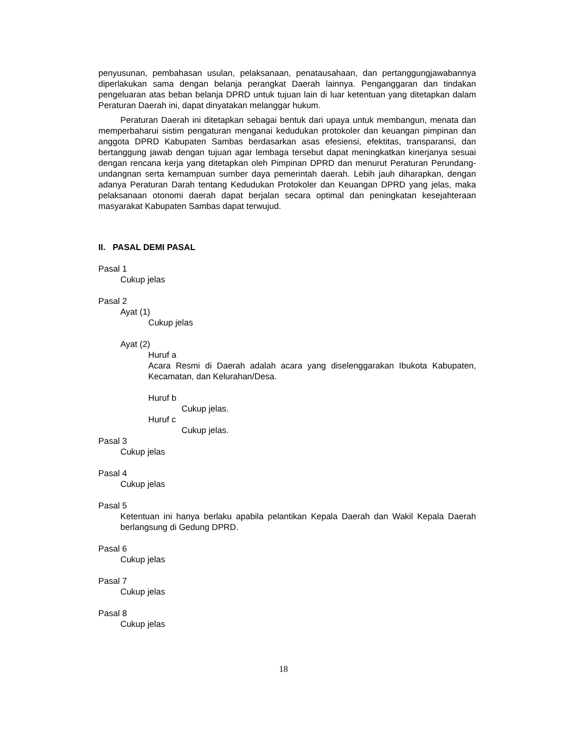penyusunan, pembahasan usulan, pelaksanaan, penatausahaan, dan pertanggungjawabannya diperlakukan sama dengan belanja perangkat Daerah lainnya. Penganggaran dan tindakan pengeluaran atas beban belanja DPRD untuk tujuan lain di luar ketentuan yang ditetapkan dalam Peraturan Daerah ini, dapat dinyatakan melanggar hukum.
Peraturan Daerah ini ditetapkan sebagai bentuk dari upaya untuk membangun, menata dan memperbaharui sistim pengaturan menganai kedudukan protokoler dan keuangan pimpinan dan anggota DPRD Kabupaten Sambas berdasarkan asas efesiensi, efektitas, transparansi, dan bertanggung jawab dengan tujuan agar lembaga tersebut dapat meningkatkan kinerjanya sesuai dengan rencana kerja yang ditetapkan oleh Pimpinan DPRD dan menurut Peraturan Perundang-undangnan serta kemampuan sumber daya pemerintah daerah. Lebih jauh diharapkan, dengan adanya Peraturan Darah tentang Kedudukan Protokoler dan Keuangan DPRD yang jelas, maka pelaksanaan otonomi daerah dapat berjalan secara optimal dan peningkatan kesejahteraan masyarakat Kabupaten Sambas dapat terwujud.
II. PASAL DEMI PASAL
Pasal 1
Cukup jelas
Pasal 2
Ayat (1)
Cukup jelas
Ayat (2)
Huruf a
Acara Resmi di Daerah adalah acara yang diselenggarakan Ibukota Kabupaten, Kecamatan, dan Kelurahan/Desa.
Huruf b
Cukup jelas.
Huruf c
Cukup jelas.
Pasal 3
Cukup jelas
Pasal 4
Cukup jelas
Pasal 5
Ketentuan ini hanya berlaku apabila pelantikan Kepala Daerah dan Wakil Kepala Daerah berlangsung di Gedung DPRD.
Pasal 6
Cukup jelas
Pasal 7
Cukup jelas
Pasal 8
Cukup jelas
18